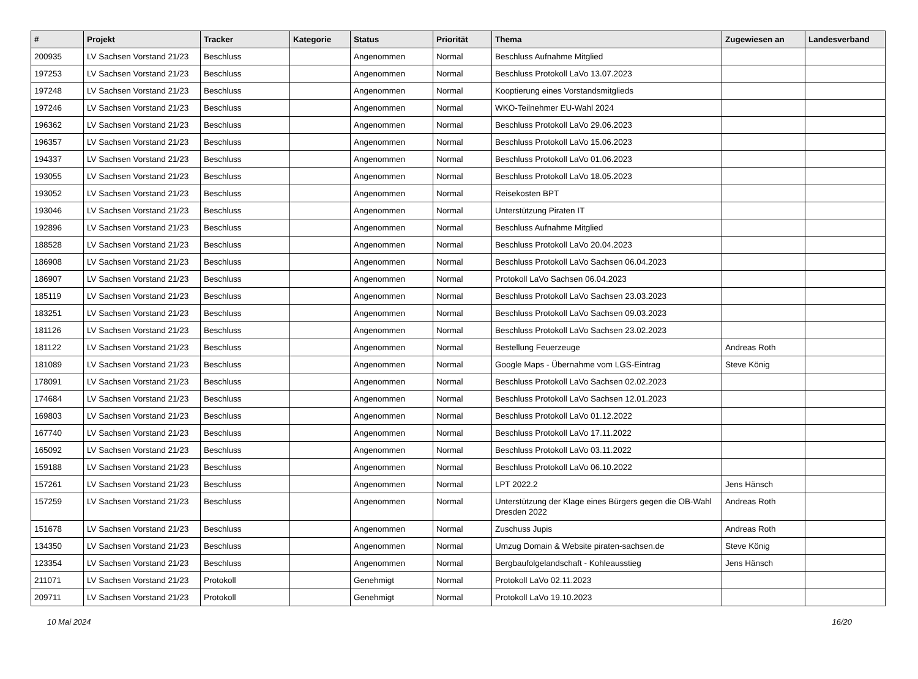| # | Projekt | Tracker | Kategorie | Status | Priorität | Thema | Zugewiesen an | Landesverband |
| --- | --- | --- | --- | --- | --- | --- | --- | --- |
| 200935 | LV Sachsen Vorstand 21/23 | Beschluss | | Angenommen | Normal | Beschluss Aufnahme Mitglied | | |
| 197253 | LV Sachsen Vorstand 21/23 | Beschluss | | Angenommen | Normal | Beschluss Protokoll LaVo 13.07.2023 | | |
| 197248 | LV Sachsen Vorstand 21/23 | Beschluss | | Angenommen | Normal | Kooptierung eines Vorstandsmitglieds | | |
| 197246 | LV Sachsen Vorstand 21/23 | Beschluss | | Angenommen | Normal | WKO-Teilnehmer EU-Wahl 2024 | | |
| 196362 | LV Sachsen Vorstand 21/23 | Beschluss | | Angenommen | Normal | Beschluss Protokoll LaVo 29.06.2023 | | |
| 196357 | LV Sachsen Vorstand 21/23 | Beschluss | | Angenommen | Normal | Beschluss Protokoll LaVo 15.06.2023 | | |
| 194337 | LV Sachsen Vorstand 21/23 | Beschluss | | Angenommen | Normal | Beschluss Protokoll LaVo 01.06.2023 | | |
| 193055 | LV Sachsen Vorstand 21/23 | Beschluss | | Angenommen | Normal | Beschluss Protokoll LaVo 18.05.2023 | | |
| 193052 | LV Sachsen Vorstand 21/23 | Beschluss | | Angenommen | Normal | Reisekosten BPT | | |
| 193046 | LV Sachsen Vorstand 21/23 | Beschluss | | Angenommen | Normal | Unterstützung Piraten IT | | |
| 192896 | LV Sachsen Vorstand 21/23 | Beschluss | | Angenommen | Normal | Beschluss Aufnahme Mitglied | | |
| 188528 | LV Sachsen Vorstand 21/23 | Beschluss | | Angenommen | Normal | Beschluss Protokoll LaVo 20.04.2023 | | |
| 186908 | LV Sachsen Vorstand 21/23 | Beschluss | | Angenommen | Normal | Beschluss Protokoll LaVo Sachsen 06.04.2023 | | |
| 186907 | LV Sachsen Vorstand 21/23 | Beschluss | | Angenommen | Normal | Protokoll LaVo Sachsen 06.04.2023 | | |
| 185119 | LV Sachsen Vorstand 21/23 | Beschluss | | Angenommen | Normal | Beschluss Protokoll LaVo Sachsen 23.03.2023 | | |
| 183251 | LV Sachsen Vorstand 21/23 | Beschluss | | Angenommen | Normal | Beschluss Protokoll LaVo Sachsen 09.03.2023 | | |
| 181126 | LV Sachsen Vorstand 21/23 | Beschluss | | Angenommen | Normal | Beschluss Protokoll LaVo Sachsen 23.02.2023 | | |
| 181122 | LV Sachsen Vorstand 21/23 | Beschluss | | Angenommen | Normal | Bestellung Feuerzeuge | Andreas Roth | |
| 181089 | LV Sachsen Vorstand 21/23 | Beschluss | | Angenommen | Normal | Google Maps - Übernahme vom LGS-Eintrag | Steve König | |
| 178091 | LV Sachsen Vorstand 21/23 | Beschluss | | Angenommen | Normal | Beschluss Protokoll LaVo Sachsen 02.02.2023 | | |
| 174684 | LV Sachsen Vorstand 21/23 | Beschluss | | Angenommen | Normal | Beschluss Protokoll LaVo Sachsen 12.01.2023 | | |
| 169803 | LV Sachsen Vorstand 21/23 | Beschluss | | Angenommen | Normal | Beschluss Protokoll LaVo 01.12.2022 | | |
| 167740 | LV Sachsen Vorstand 21/23 | Beschluss | | Angenommen | Normal | Beschluss Protokoll LaVo 17.11.2022 | | |
| 165092 | LV Sachsen Vorstand 21/23 | Beschluss | | Angenommen | Normal | Beschluss Protokoll LaVo 03.11.2022 | | |
| 159188 | LV Sachsen Vorstand 21/23 | Beschluss | | Angenommen | Normal | Beschluss Protokoll LaVo 06.10.2022 | | |
| 157261 | LV Sachsen Vorstand 21/23 | Beschluss | | Angenommen | Normal | LPT 2022.2 | Jens Hänsch | |
| 157259 | LV Sachsen Vorstand 21/23 | Beschluss | | Angenommen | Normal | Unterstützung der Klage eines Bürgers gegen die OB-Wahl Dresden 2022 | Andreas Roth | |
| 151678 | LV Sachsen Vorstand 21/23 | Beschluss | | Angenommen | Normal | Zuschuss Jupis | Andreas Roth | |
| 134350 | LV Sachsen Vorstand 21/23 | Beschluss | | Angenommen | Normal | Umzug Domain & Website piraten-sachsen.de | Steve König | |
| 123354 | LV Sachsen Vorstand 21/23 | Beschluss | | Angenommen | Normal | Bergbaufolgelandschaft - Kohleausstieg | Jens Hänsch | |
| 211071 | LV Sachsen Vorstand 21/23 | Protokoll | | Genehmigt | Normal | Protokoll LaVo 02.11.2023 | | |
| 209711 | LV Sachsen Vorstand 21/23 | Protokoll | | Genehmigt | Normal | Protokoll LaVo 19.10.2023 | | |
10 Mai 2024 16/20